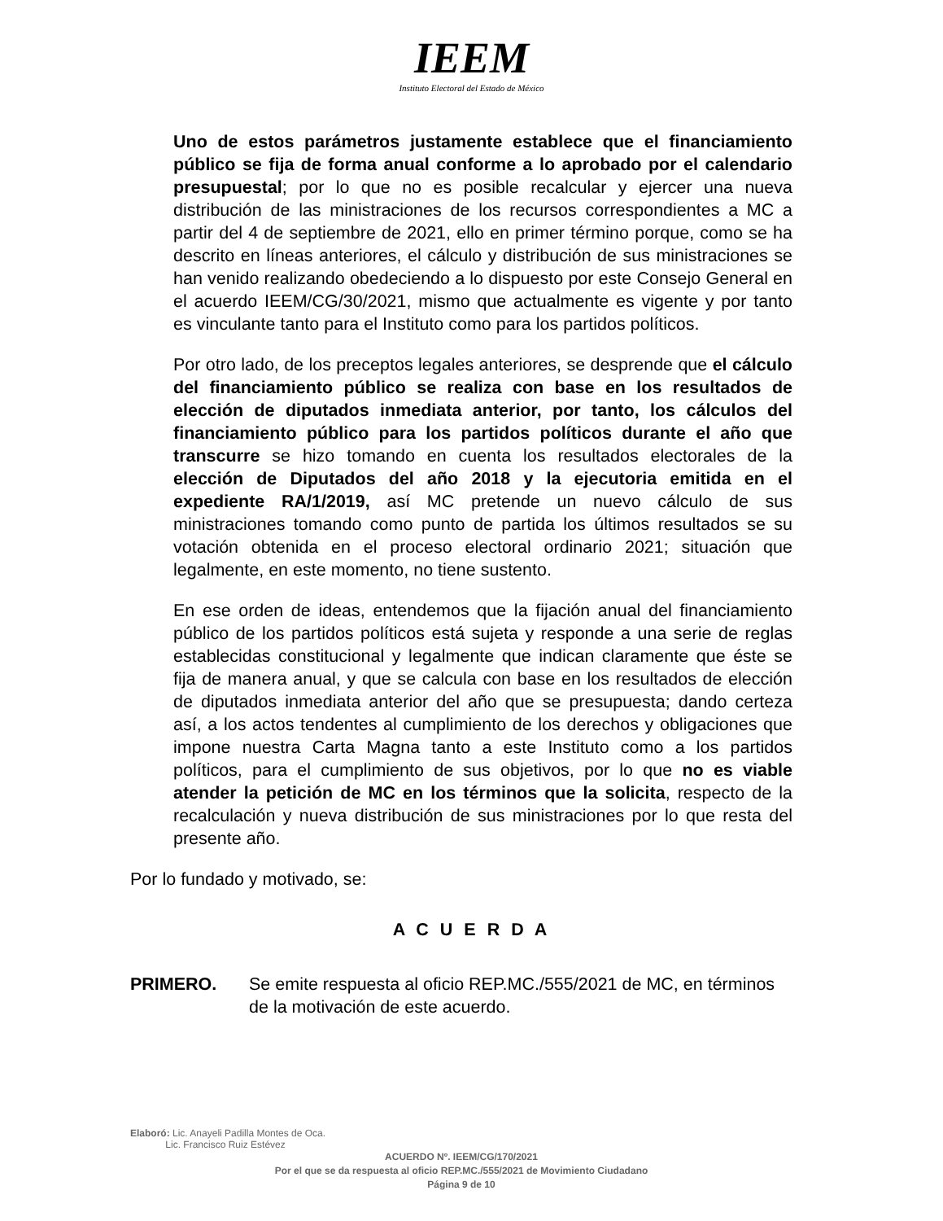IEEM
Instituto Electoral del Estado de México
Uno de estos parámetros justamente establece que el financiamiento público se fija de forma anual conforme a lo aprobado por el calendario presupuestal; por lo que no es posible recalcular y ejercer una nueva distribución de las ministraciones de los recursos correspondientes a MC a partir del 4 de septiembre de 2021, ello en primer término porque, como se ha descrito en líneas anteriores, el cálculo y distribución de sus ministraciones se han venido realizando obedeciendo a lo dispuesto por este Consejo General en el acuerdo IEEM/CG/30/2021, mismo que actualmente es vigente y por tanto es vinculante tanto para el Instituto como para los partidos políticos.
Por otro lado, de los preceptos legales anteriores, se desprende que el cálculo del financiamiento público se realiza con base en los resultados de elección de diputados inmediata anterior, por tanto, los cálculos del financiamiento público para los partidos políticos durante el año que transcurre se hizo tomando en cuenta los resultados electorales de la elección de Diputados del año 2018 y la ejecutoria emitida en el expediente RA/1/2019, así MC pretende un nuevo cálculo de sus ministraciones tomando como punto de partida los últimos resultados se su votación obtenida en el proceso electoral ordinario 2021; situación que legalmente, en este momento, no tiene sustento.
En ese orden de ideas, entendemos que la fijación anual del financiamiento público de los partidos políticos está sujeta y responde a una serie de reglas establecidas constitucional y legalmente que indican claramente que éste se fija de manera anual, y que se calcula con base en los resultados de elección de diputados inmediata anterior del año que se presupuesta; dando certeza así, a los actos tendentes al cumplimiento de los derechos y obligaciones que impone nuestra Carta Magna tanto a este Instituto como a los partidos políticos, para el cumplimiento de sus objetivos, por lo que no es viable atender la petición de MC en los términos que la solicita, respecto de la recalculación y nueva distribución de sus ministraciones por lo que resta del presente año.
Por lo fundado y motivado, se:
A C U E R D A
PRIMERO. Se emite respuesta al oficio REP.MC./555/2021 de MC, en términos de la motivación de este acuerdo.
Elaboró: Lic. Anayeli Padilla Montes de Oca.
Lic. Francisco Ruiz Estévez
ACUERDO Nº. IEEM/CG/170/2021
Por el que se da respuesta al oficio REP.MC./555/2021 de Movimiento Ciudadano
Página 9 de 10